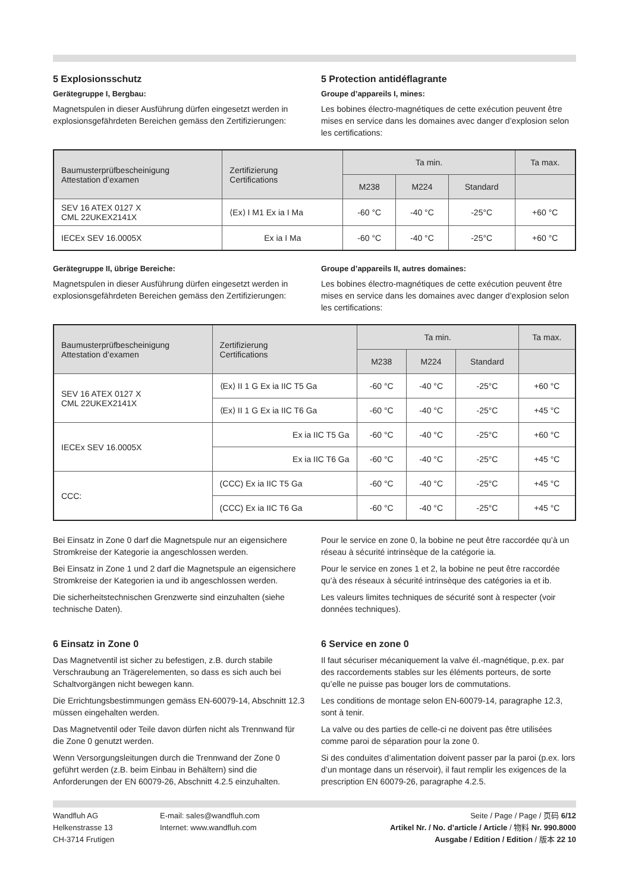5 Explosionsschutz
Gerätegruppe I, Bergbau:
Magnetspulen in dieser Ausführung dürfen eingesetzt werden in explosionsgefährdeten Bereichen gemäss den Zertifizierungen:
5 Protection antidéflagrante
Groupe d’appareils I, mines:
Les bobines électro-magnétiques de cette exécution peuvent être mises en service dans les domaines avec danger d’explosion selon les certifications:
| Baumusterprüfbescheinigung Attestation d’examen | Zertifizierung Certifications | Ta min. | | | Ta max. |
| --- | --- | --- | --- | --- | --- |
| | | M238 | M224 | Standard | |
| SEV 16 ATEX 0127 X CML 22UKEX2141X | ⟨Ex⟩ I M1 Ex ia I Ma | -60 °C | -40 °C | -25°C | +60 °C |
| IECEx SEV 16.0005X | Ex ia I Ma | -60 °C | -40 °C | -25°C | +60 °C |
Gerätegruppe II, übrige Bereiche:
Magnetspulen in dieser Ausführung dürfen eingesetzt werden in explosionsgefährdeten Bereichen gemäss den Zertifizierungen:
Groupe d’appareils II, autres domaines:
Les bobines électro-magnétiques de cette exécution peuvent être mises en service dans les domaines avec danger d’explosion selon les certifications:
| Baumusterprüfbescheinigung Attestation d’examen | Zertifizierung Certifications | Ta min. | | | Ta max. |
| --- | --- | --- | --- | --- | --- |
| | | M238 | M224 | Standard | |
| SEV 16 ATEX 0127 X CML 22UKEX2141X | ⟨Ex⟩ II 1 G Ex ia IIC T5 Ga | -60 °C | -40 °C | -25°C | +60 °C |
| | ⟨Ex⟩ II 1 G Ex ia IIC T6 Ga | -60 °C | -40 °C | -25°C | +45 °C |
| IECEx SEV 16.0005X | Ex ia IIC T5 Ga | -60 °C | -40 °C | -25°C | +60 °C |
| | Ex ia IIC T6 Ga | -60 °C | -40 °C | -25°C | +45 °C |
| CCC: | (CCC) Ex ia IIC T5 Ga | -60 °C | -40 °C | -25°C | +45 °C |
| | (CCC) Ex ia IIC T6 Ga | -60 °C | -40 °C | -25°C | +45 °C |
Bei Einsatz in Zone 0 darf die Magnetspule nur an eigensichere Stromkreise der Kategorie ia angeschlossen werden.
Bei Einsatz in Zone 1 und 2 darf die Magnetspule an eigensichere Stromkreise der Kategorien ia und ib angeschlossen werden.
Die sicherheitstechnischen Grenzwerte sind einzuhalten (siehe technische Daten).
6 Einsatz in Zone 0
Das Magnetventil ist sicher zu befestigen, z.B. durch stabile Verschraubung an Trägerelementen, so dass es sich auch bei Schaltvorgängen nicht bewegen kann.
Die Errichtungsbestimmungen gemäss EN-60079-14, Abschnitt 12.3 müssen eingehalten werden.
Das Magnetventil oder Teile davon dürfen nicht als Trennwand für die Zone 0 genutzt werden.
Wenn Versorgungsleitungen durch die Trennwand der Zone 0 geführt werden (z.B. beim Einbau in Behältern) sind die Anforderungen der EN 60079-26, Abschnitt 4.2.5 einzuhalten.
Pour le service en zone 0, la bobine ne peut être raccordée qu’à un réseau à sécurité intrinsèque de la catégorie ia.
Pour le service en zones 1 et 2, la bobine ne peut être raccordée qu’à des réseaux à sécurité intrinsèque des catégories ia et ib.
Les valeurs limites techniques de sécurité sont à respecter (voir données techniques).
6 Service en zone 0
Il faut sécuriser mécaniquement la valve él.-magnétique, p.ex. par des raccordements stables sur les éléments porteurs, de sorte qu’elle ne puisse pas bouger lors de commutations.
Les conditions de montage selon EN-60079-14, paragraphe 12.3, sont à tenir.
La valve ou des parties de celle-ci ne doivent pas être utilisées comme paroi de séparation pour la zone 0.
Si des conduites d’alimentation doivent passer par la paroi (p.ex. lors d’un montage dans un réservoir), il faut remplir les exigences de la prescription EN 60079-26, paragraphe 4.2.5.
Wandfluh AG
Helkenstrasse 13
CH-3714 Frutigen
E-mail: sales@wandfluh.com
Internet: www.wandfluh.com
Seite / Page / Page / 页码 6/12
Artikel Nr. / No. d’article / Article / 物料 Nr. 990.8000
Ausgabe / Edition / Edition / 版本 22 10